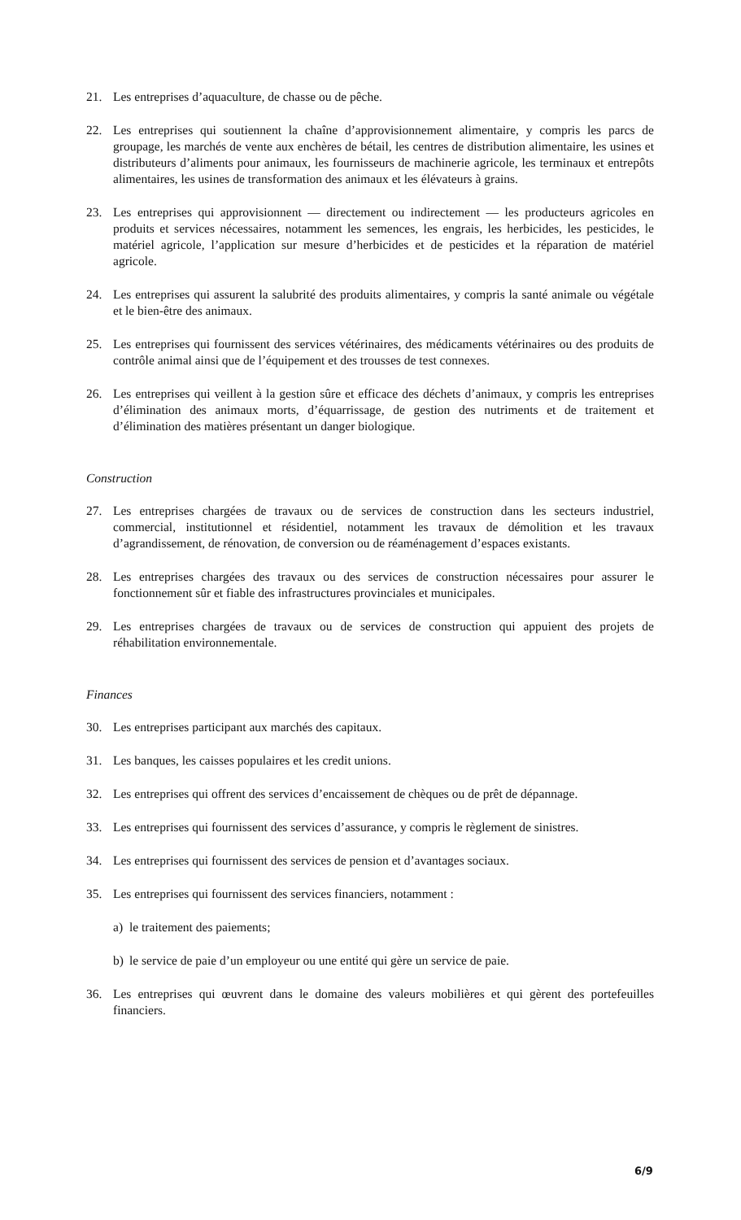21. Les entreprises d’aquaculture, de chasse ou de pêche.
22. Les entreprises qui soutiennent la chaîne d’approvisionnement alimentaire, y compris les parcs de groupage, les marchés de vente aux enchères de bétail, les centres de distribution alimentaire, les usines et distributeurs d’aliments pour animaux, les fournisseurs de machinerie agricole, les terminaux et entrepôts alimentaires, les usines de transformation des animaux et les élévateurs à grains.
23. Les entreprises qui approvisionnent — directement ou indirectement — les producteurs agricoles en produits et services nécessaires, notamment les semences, les engrais, les herbicides, les pesticides, le matériel agricole, l’application sur mesure d’herbicides et de pesticides et la réparation de matériel agricole.
24. Les entreprises qui assurent la salubrité des produits alimentaires, y compris la santé animale ou végétale et le bien-être des animaux.
25. Les entreprises qui fournissent des services vétérinaires, des médicaments vétérinaires ou des produits de contrôle animal ainsi que de l’équipement et des trousses de test connexes.
26. Les entreprises qui veillent à la gestion sûre et efficace des déchets d’animaux, y compris les entreprises d’élimination des animaux morts, d’équarrissage, de gestion des nutriments et de traitement et d’élimination des matières présentant un danger biologique.
Construction
27. Les entreprises chargées de travaux ou de services de construction dans les secteurs industriel, commercial, institutionnel et résidentiel, notamment les travaux de démolition et les travaux d’agrandissement, de rénovation, de conversion ou de réaménagement d’espaces existants.
28. Les entreprises chargées des travaux ou des services de construction nécessaires pour assurer le fonctionnement sûr et fiable des infrastructures provinciales et municipales.
29. Les entreprises chargées de travaux ou de services de construction qui appuient des projets de réhabilitation environnementale.
Finances
30. Les entreprises participant aux marchés des capitaux.
31. Les banques, les caisses populaires et les credit unions.
32. Les entreprises qui offrent des services d’encaissement de chèques ou de prêt de dépannage.
33. Les entreprises qui fournissent des services d’assurance, y compris le règlement de sinistres.
34. Les entreprises qui fournissent des services de pension et d’avantages sociaux.
35. Les entreprises qui fournissent des services financiers, notamment :
a) le traitement des paiements;
b) le service de paie d’un employeur ou une entité qui gère un service de paie.
36. Les entreprises qui œuvrent dans le domaine des valeurs mobilières et qui gèrent des portefeuilles financiers.
6/9